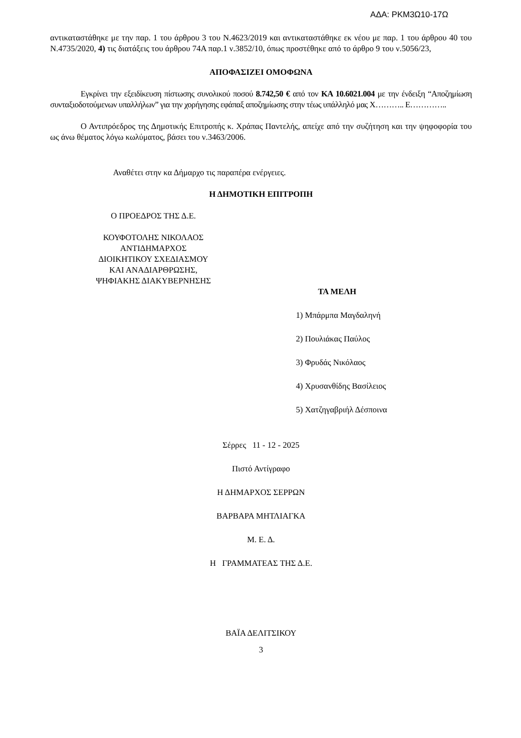ΑΔΑ: ΡΚΜ3Ω10-17Ω
αντικαταστάθηκε με την παρ. 1 του άρθρου 3 του Ν.4623/2019 και αντικαταστάθηκε εκ νέου με παρ. 1 του άρθρου 40 του Ν.4735/2020, 4) τις διατάξεις του άρθρου 74Α παρ.1 ν.3852/10, όπως προστέθηκε από το άρθρο 9 του ν.5056/23,
ΑΠΟΦΑΣΙΖΕΙ ΟΜΟΦΩΝΑ
Εγκρίνει την εξειδίκευση πίστωσης συνολικού ποσού 8.742,50 € από τον ΚΑ 10.6021.004 με την ένδειξη “Αποζημίωση συνταξιοδοτούμενων υπαλλήλων” για την χορήγησης εφάπαξ αποζημίωσης στην τέως υπάλληλό μας Χ……….. Ε…………..
Ο Αντιπρόεδρος της Δημοτικής Επιτροπής κ. Χράπας Παντελής, απείχε από την συζήτηση και την ψηφοφορία του ως άνω θέματος λόγω κωλύματος, βάσει του ν.3463/2006.
Αναθέτει στην κα Δήμαρχο τις παραπέρα ενέργειες.
Η ΔΗΜΟΤΙΚΗ ΕΠΙΤΡΟΠΗ
Ο ΠΡΟΕΔΡΟΣ ΤΗΣ Δ.Ε.
ΚΟΥΦΟΤΟΛΗΣ ΝΙΚΟΛΑΟΣ
ΑΝΤΙΔΗΜΑΡΧΟΣ
ΔΙΟΙΚΗΤΙΚΟΥ ΣΧΕΔΙΑΣΜΟΥ
ΚΑΙ ΑΝΑΔΙΑΡΘΡΩΣΗΣ,
ΨΗΦΙΑΚΗΣ ΔΙΑΚΥΒΕΡΝΗΣΗΣ
ΤΑ ΜΕΛΗ
1) Μπάρμπα Μαγδαληνή
2) Πουλιάκας Παύλος
3) Φρυδάς Νικόλαος
4) Χρυσανθίδης Βασίλειος
5) Χατζηγαβριήλ Δέσποινα
Σέρρες 11 - 12 - 2025
Πιστό Αντίγραφο
Η ΔΗΜΑΡΧΟΣ ΣΕΡΡΩΝ
ΒΑΡΒΑΡΑ ΜΗΤΛΙΑΓΚΑ
Μ. Ε. Δ.
Η ΓΡΑΜΜΑΤΕΑΣ ΤΗΣ Δ.Ε.
ΒΑΪΑ ΔΕΛΙΤΣΙΚΟΥ
3